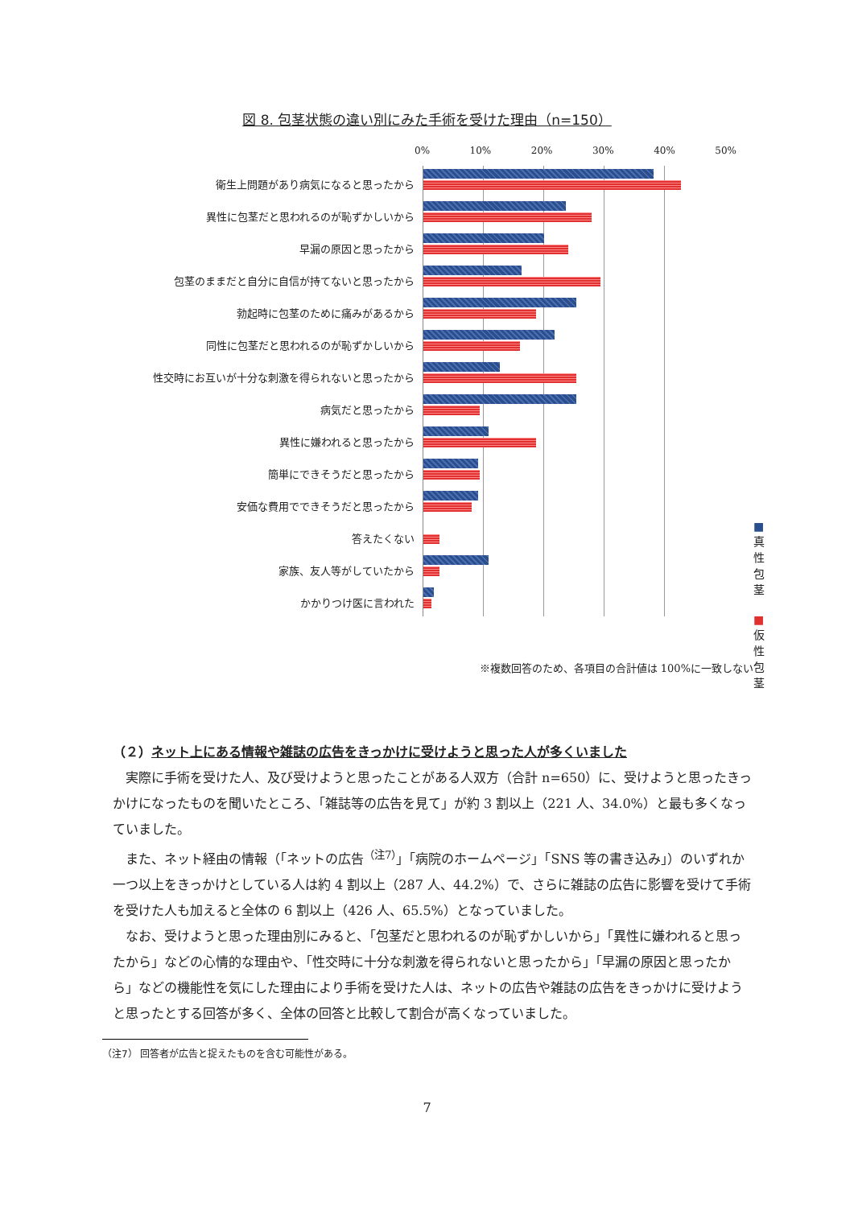図 8. 包茎状態の違い別にみた手術を受けた理由（n=150）
衛生上問題があり病気になると思ったから
異性に包茎だと思われるのが恥ずかしいから
早漏の原因と思ったから
包茎のままだと自分に自信が持てないと思ったから
勃起時に包茎のために痛みがあるから
同性に包茎だと思われるのが恥ずかしいから
性交時にお互いが十分な刺激を得られないと思ったから
病気だと思ったから
異性に嫌われると思ったから
簡単にできそうだと思ったから
安価な費用でできそうだと思ったから
答えたくない
家族、友人等がしていたから
かかりつけ医に言われた
0% 10% 20% 30% 40% 50%
■真性包茎
■仮性包茎
※複数回答のため、各項目の合計値は 100%に一致しない
（２）ネット上にある情報や雑誌の広告をきっかけに受けようと思った人が多くいました
実際に手術を受けた人、及び受けようと思ったことがある人双方（合計 n=650）に、受けようと思ったきっかけになったものを聞いたところ、「雑誌等の広告を見て」が約 3 割以上（221 人、34.0%）と最も多くなっていました。
また、ネット経由の情報（「ネットの広告<sup>（注7）</sup>」「病院のホームページ」「SNS 等の書き込み」）のいずれか一つ以上をきっかけとしている人は約 4 割以上（287 人、44.2%）で、さらに雑誌の広告に影響を受けて手術を受けた人も加えると全体の 6 割以上（426 人、65.5%）となっていました。
なお、受けようと思った理由別にみると、「包茎だと思われるのが恥ずかしいから」「異性に嫌われると思ったから」などの心情的な理由や、「性交時に十分な刺激を得られないと思ったから」「早漏の原因と思ったから」などの機能性を気にした理由により手術を受けた人は、ネットの広告や雑誌の広告をきっかけに受けようと思ったとする回答が多く、全体の回答と比較して割合が高くなっていました。
（注7） 回答者が広告と捉えたものを含む可能性がある。
7